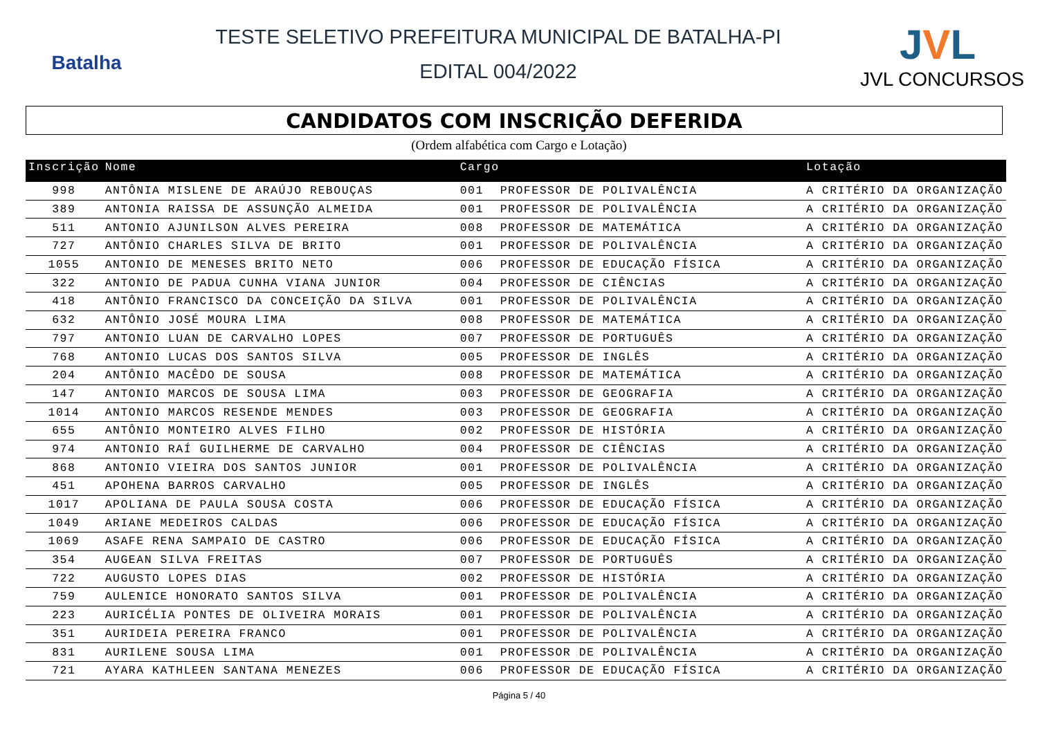Batalha
TESTE SELETIVO PREFEITURA MUNICIPAL DE BATALHA-PI
EDITAL 004/2022
JVL
JVL CONCURSOS
CANDIDATOS COM INSCRIÇÃO DEFERIDA
(Ordem alfabética com Cargo e Lotação)
| Inscrição | Nome | Cargo | | Lotação |
| --- | --- | --- | --- | --- |
| 998 | ANTÔNIA MISLENE DE ARAÚJO REBOUÇAS | 001 | PROFESSOR DE POLIVALÊNCIA | A CRITÉRIO DA ORGANIZAÇÃO |
| 389 | ANTONIA RAISSA DE ASSUNÇÃO ALMEIDA | 001 | PROFESSOR DE POLIVALÊNCIA | A CRITÉRIO DA ORGANIZAÇÃO |
| 511 | ANTONIO AJUNILSON ALVES PEREIRA | 008 | PROFESSOR DE MATEMÁTICA | A CRITÉRIO DA ORGANIZAÇÃO |
| 727 | ANTÔNIO CHARLES SILVA DE BRITO | 001 | PROFESSOR DE POLIVALÊNCIA | A CRITÉRIO DA ORGANIZAÇÃO |
| 1055 | ANTONIO DE MENESES BRITO NETO | 006 | PROFESSOR DE EDUCAÇÃO FÍSICA | A CRITÉRIO DA ORGANIZAÇÃO |
| 322 | ANTONIO DE PADUA CUNHA VIANA JUNIOR | 004 | PROFESSOR DE CIÊNCIAS | A CRITÉRIO DA ORGANIZAÇÃO |
| 418 | ANTÔNIO FRANCISCO DA CONCEIÇÃO DA SILVA | 001 | PROFESSOR DE POLIVALÊNCIA | A CRITÉRIO DA ORGANIZAÇÃO |
| 632 | ANTÔNIO JOSÉ MOURA LIMA | 008 | PROFESSOR DE MATEMÁTICA | A CRITÉRIO DA ORGANIZAÇÃO |
| 797 | ANTONIO LUAN DE CARVALHO LOPES | 007 | PROFESSOR DE PORTUGUÊS | A CRITÉRIO DA ORGANIZAÇÃO |
| 768 | ANTONIO LUCAS DOS SANTOS SILVA | 005 | PROFESSOR DE INGLÊS | A CRITÉRIO DA ORGANIZAÇÃO |
| 204 | ANTÔNIO MACÊDO DE SOUSA | 008 | PROFESSOR DE MATEMÁTICA | A CRITÉRIO DA ORGANIZAÇÃO |
| 147 | ANTONIO MARCOS DE SOUSA LIMA | 003 | PROFESSOR DE GEOGRAFIA | A CRITÉRIO DA ORGANIZAÇÃO |
| 1014 | ANTONIO MARCOS RESENDE MENDES | 003 | PROFESSOR DE GEOGRAFIA | A CRITÉRIO DA ORGANIZAÇÃO |
| 655 | ANTÔNIO MONTEIRO ALVES FILHO | 002 | PROFESSOR DE HISTÓRIA | A CRITÉRIO DA ORGANIZAÇÃO |
| 974 | ANTONIO RAÍ GUILHERME DE CARVALHO | 004 | PROFESSOR DE CIÊNCIAS | A CRITÉRIO DA ORGANIZAÇÃO |
| 868 | ANTONIO VIEIRA DOS SANTOS JUNIOR | 001 | PROFESSOR DE POLIVALÊNCIA | A CRITÉRIO DA ORGANIZAÇÃO |
| 451 | APOHENA BARROS CARVALHO | 005 | PROFESSOR DE INGLÊS | A CRITÉRIO DA ORGANIZAÇÃO |
| 1017 | APOLIANA DE PAULA SOUSA COSTA | 006 | PROFESSOR DE EDUCAÇÃO FÍSICA | A CRITÉRIO DA ORGANIZAÇÃO |
| 1049 | ARIANE MEDEIROS CALDAS | 006 | PROFESSOR DE EDUCAÇÃO FÍSICA | A CRITÉRIO DA ORGANIZAÇÃO |
| 1069 | ASAFE RENA SAMPAIO DE CASTRO | 006 | PROFESSOR DE EDUCAÇÃO FÍSICA | A CRITÉRIO DA ORGANIZAÇÃO |
| 354 | AUGEAN SILVA FREITAS | 007 | PROFESSOR DE PORTUGUÊS | A CRITÉRIO DA ORGANIZAÇÃO |
| 722 | AUGUSTO LOPES DIAS | 002 | PROFESSOR DE HISTÓRIA | A CRITÉRIO DA ORGANIZAÇÃO |
| 759 | AULENICE HONORATO SANTOS SILVA | 001 | PROFESSOR DE POLIVALÊNCIA | A CRITÉRIO DA ORGANIZAÇÃO |
| 223 | AURICÉLIA PONTES DE OLIVEIRA MORAIS | 001 | PROFESSOR DE POLIVALÊNCIA | A CRITÉRIO DA ORGANIZAÇÃO |
| 351 | AURIDEIA PEREIRA FRANCO | 001 | PROFESSOR DE POLIVALÊNCIA | A CRITÉRIO DA ORGANIZAÇÃO |
| 831 | AURILENE SOUSA LIMA | 001 | PROFESSOR DE POLIVALÊNCIA | A CRITÉRIO DA ORGANIZAÇÃO |
| 721 | AYARA KATHLEEN SANTANA MENEZES | 006 | PROFESSOR DE EDUCAÇÃO FÍSICA | A CRITÉRIO DA ORGANIZAÇÃO |
Página 5 / 40